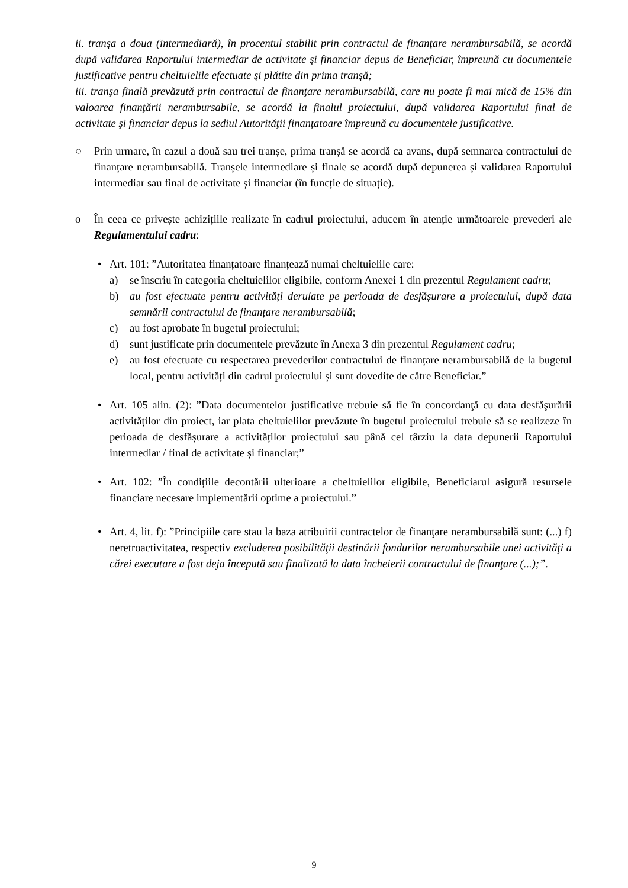ii. tranşa a doua (intermediară), în procentul stabilit prin contractul de finanţare nerambursabilă, se acordă după validarea Raportului intermediar de activitate şi financiar depus de Beneficiar, împreună cu documentele justificative pentru cheltuielile efectuate şi plătite din prima tranşă;
iii. tranşa finală prevăzută prin contractul de finanţare nerambursabilă, care nu poate fi mai mică de 15% din valoarea finanţării nerambursabile, se acordă la finalul proiectului, după validarea Raportului final de activitate şi financiar depus la sediul Autorităţii finanţatoare împreună cu documentele justificative.
○ Prin urmare, în cazul a două sau trei tranșe, prima tranșă se acordă ca avans, după semnarea contractului de finanțare nerambursabilă. Tranșele intermediare și finale se acordă după depunerea și validarea Raportului intermediar sau final de activitate și financiar (în funcție de situație).
o În ceea ce privește achizițiile realizate în cadrul proiectului, aducem în atenție următoarele prevederi ale Regulamentului cadru:
• Art. 101: ”Autoritatea finanțatoare finanțează numai cheltuielile care:
a) se înscriu în categoria cheltuielilor eligibile, conform Anexei 1 din prezentul Regulament cadru;
b) au fost efectuate pentru activități derulate pe perioada de desfășurare a proiectului, după data semnării contractului de finanțare nerambursabilă;
c) au fost aprobate în bugetul proiectului;
d) sunt justificate prin documentele prevăzute în Anexa 3 din prezentul Regulament cadru;
e) au fost efectuate cu respectarea prevederilor contractului de finanțare nerambursabilă de la bugetul local, pentru activități din cadrul proiectului și sunt dovedite de către Beneficiar.”
• Art. 105 alin. (2): ”Data documentelor justificative trebuie să fie în concordanţă cu data desfăşurării activităților din proiect, iar plata cheltuielilor prevăzute în bugetul proiectului trebuie să se realizeze în perioada de desfășurare a activităților proiectului sau până cel târziu la data depunerii Raportului intermediar / final de activitate și financiar;”
• Art. 102: ”În condițiile decontării ulterioare a cheltuielilor eligibile, Beneficiarul asigură resursele financiare necesare implementării optime a proiectului.”
• Art. 4, lit. f): ”Principiile care stau la baza atribuirii contractelor de finanţare nerambursabilă sunt: (...) f) neretroactivitatea, respectiv excluderea posibilităţii destinării fondurilor nerambursabile unei activităţi a cărei executare a fost deja începută sau finalizată la data încheierii contractului de finanţare (...);”.
9